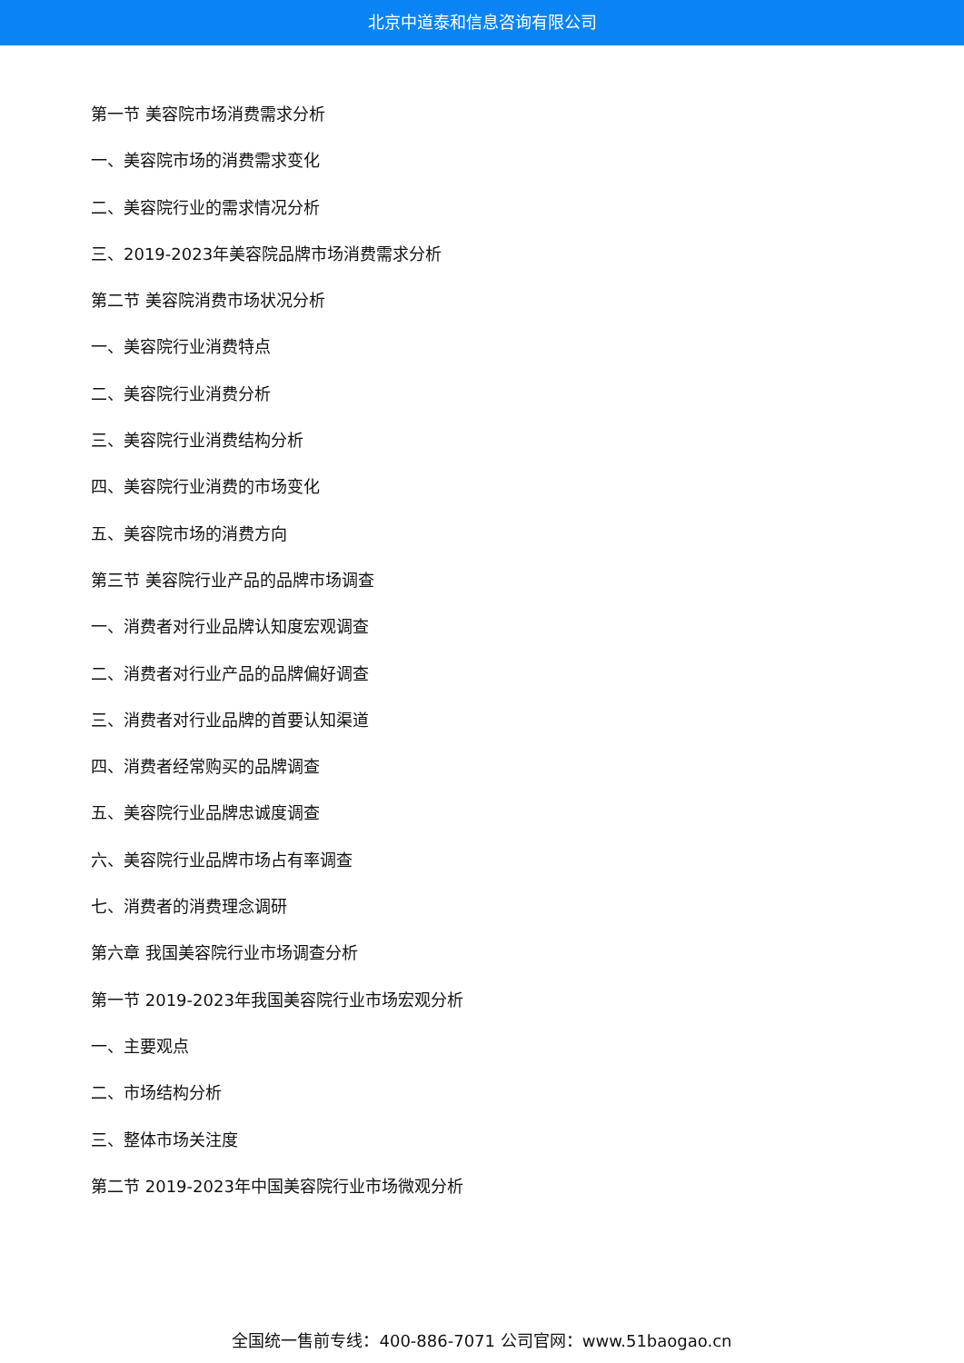北京中道泰和信息咨询有限公司
第一节 美容院市场消费需求分析
一、美容院市场的消费需求变化
二、美容院行业的需求情况分析
三、2019-2023年美容院品牌市场消费需求分析
第二节 美容院消费市场状况分析
一、美容院行业消费特点
二、美容院行业消费分析
三、美容院行业消费结构分析
四、美容院行业消费的市场变化
五、美容院市场的消费方向
第三节 美容院行业产品的品牌市场调查
一、消费者对行业品牌认知度宏观调查
二、消费者对行业产品的品牌偏好调查
三、消费者对行业品牌的首要认知渠道
四、消费者经常购买的品牌调查
五、美容院行业品牌忠诚度调查
六、美容院行业品牌市场占有率调查
七、消费者的消费理念调研
第六章 我国美容院行业市场调查分析
第一节 2019-2023年我国美容院行业市场宏观分析
一、主要观点
二、市场结构分析
三、整体市场关注度
第二节 2019-2023年中国美容院行业市场微观分析
全国统一售前专线：400-886-7071 公司官网：www.51baogao.cn